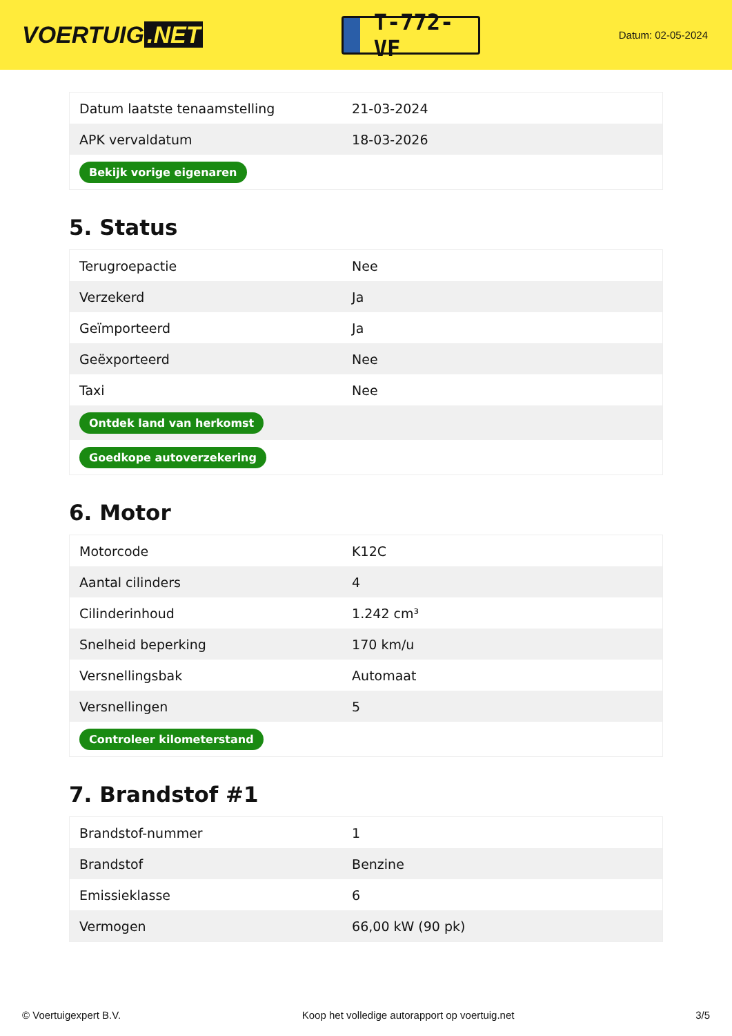VOERTUIG.NET
T-772-VF
Datum: 02-05-2024
| Datum laatste tenaamstelling | 21-03-2024 |
| APK vervaldatum | 18-03-2026 |
| Bekijk vorige eigenaren | |
5. Status
| Terugroepactie | Nee |
| Verzekerd | Ja |
| Geïmporteerd | Ja |
| Geëxporteerd | Nee |
| Taxi | Nee |
| Ontdek land van herkomst | |
| Goedkope autoverzekering | |
6. Motor
| Motorcode | K12C |
| Aantal cilinders | 4 |
| Cilinderinhoud | 1.242 cm³ |
| Snelheid beperking | 170 km/u |
| Versnellingsbak | Automaat |
| Versnellingen | 5 |
| Controleer kilometerstand | |
7. Brandstof #1
| Brandstof-nummer | 1 |
| Brandstof | Benzine |
| Emissieklasse | 6 |
| Vermogen | 66,00 kW (90 pk) |
© Voertuigexpert B.V. Koop het volledige autorapport op voertuig.net 3/5